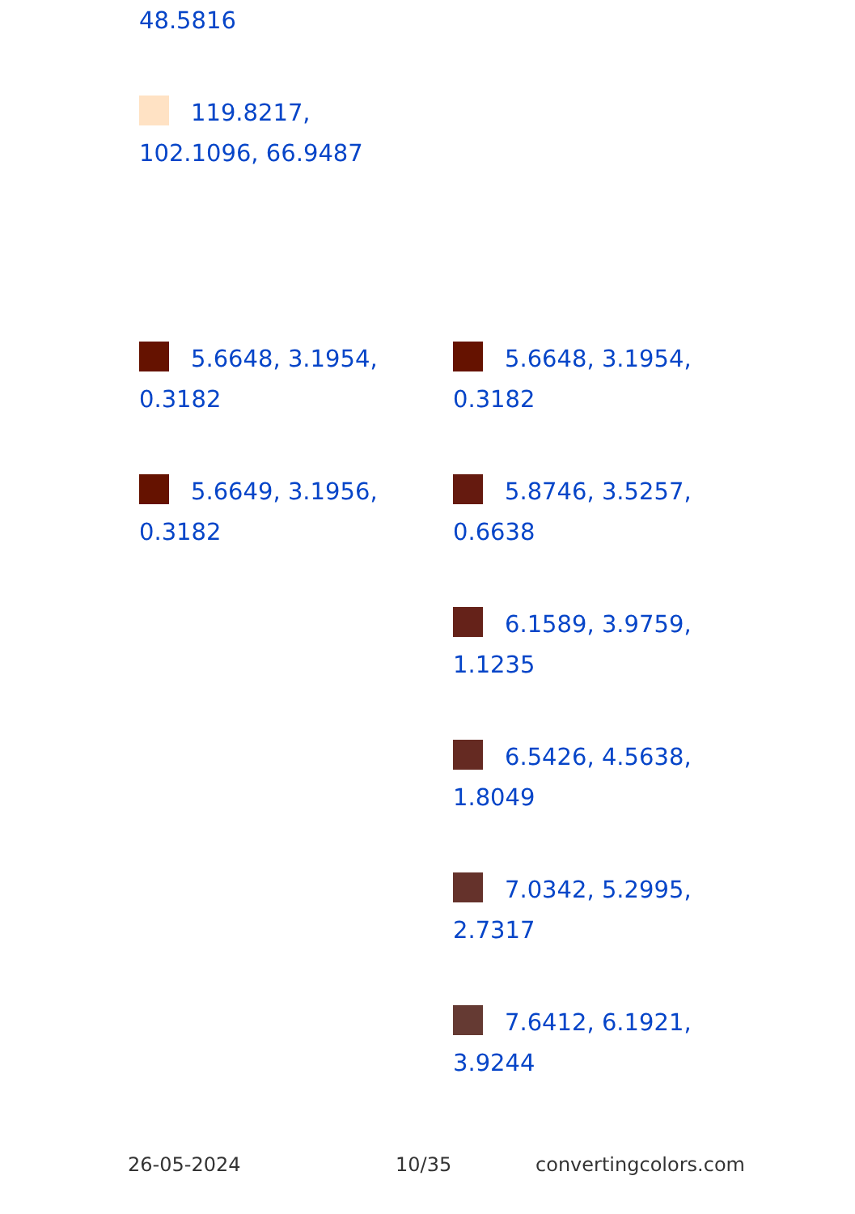48.5816
119.8217, 102.1096, 66.9487
5.6648, 3.1954, 0.3182
5.6649, 3.1956, 0.3182
5.6648, 3.1954, 0.3182
5.8746, 3.5257, 0.6638
6.1589, 3.9759, 1.1235
6.5426, 4.5638, 1.8049
7.0342, 5.2995, 2.7317
7.6412, 6.1921, 3.9244
26-05-2024 10/35 convertingcolors.com